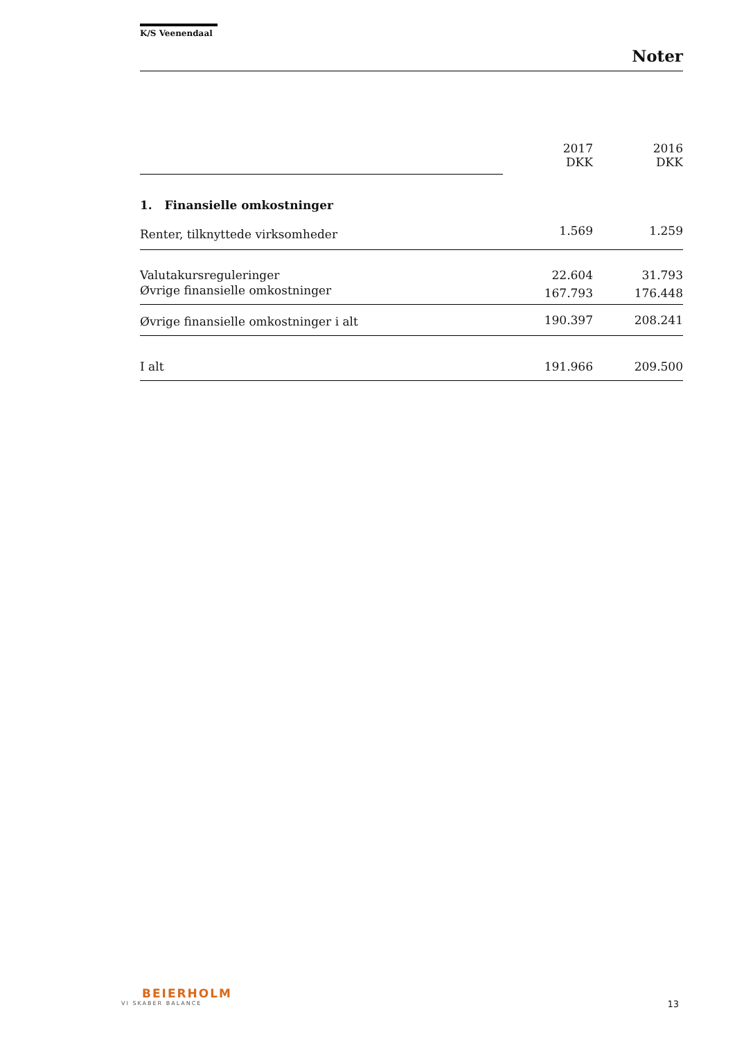K/S Veenendaal
Noter
| | 2017 DKK | 2016 DKK |
| 1. Finansielle omkostninger | | |
| Renter, tilknyttede virksomheder | 1.569 | 1.259 |
| Valutakursreguleringer | 22.604 | 31.793 |
| Øvrige finansielle omkostninger | 167.793 | 176.448 |
| Øvrige finansielle omkostninger i alt | 190.397 | 208.241 |
| I alt | 191.966 | 209.500 |
BEIERHOLM
VI SKABER BALANCE
13